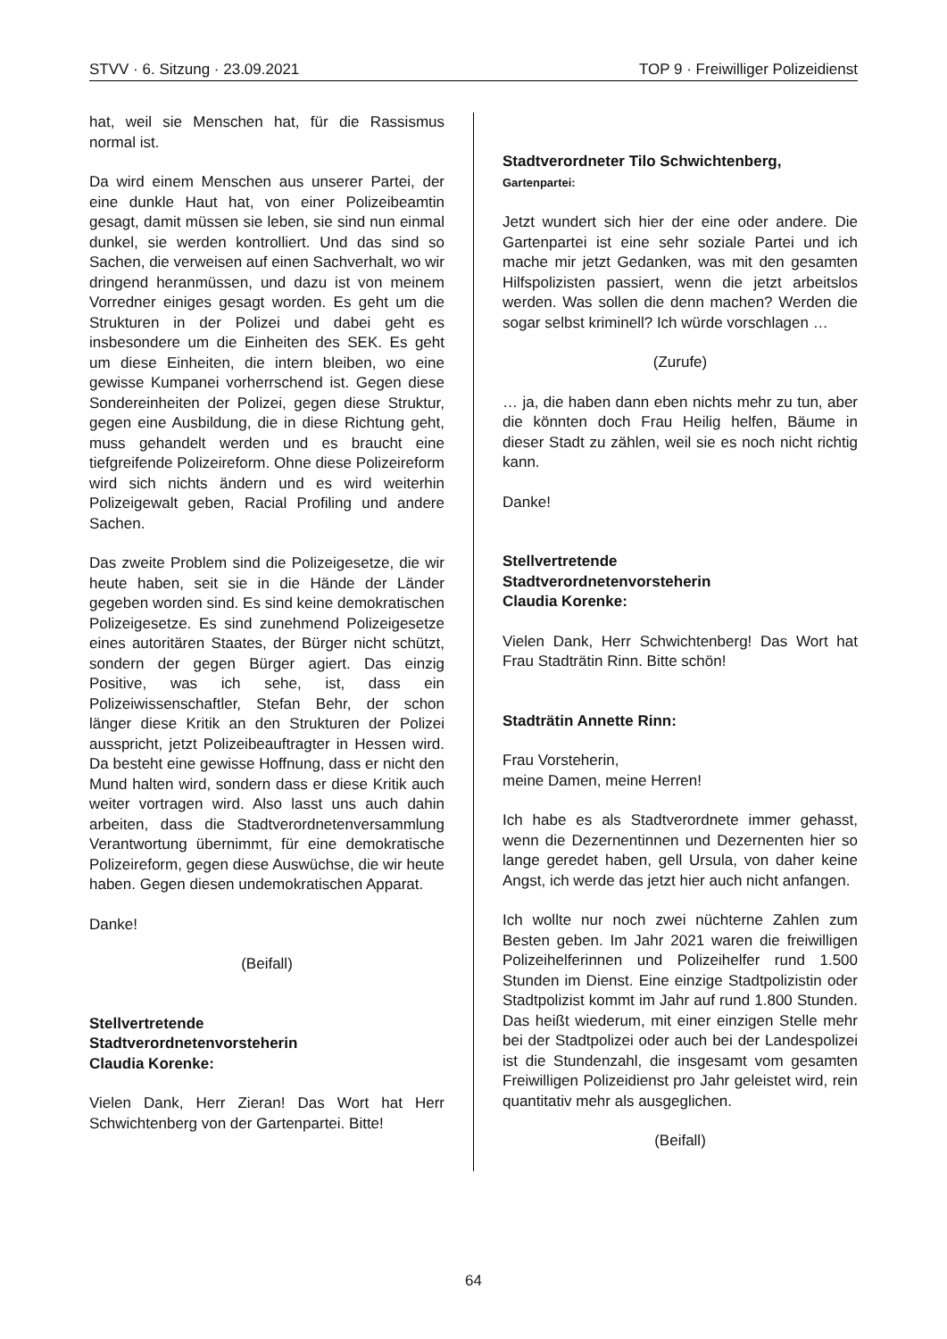STVV · 6. Sitzung · 23.09.2021 TOP 9 · Freiwilliger Polizeidienst
hat, weil sie Menschen hat, für die Rassismus normal ist.
Da wird einem Menschen aus unserer Partei, der eine dunkle Haut hat, von einer Polizeibeamtin gesagt, damit müssen sie leben, sie sind nun einmal dunkel, sie werden kontrolliert. Und das sind so Sachen, die verweisen auf einen Sachverhalt, wo wir dringend heranmüssen, und dazu ist von meinem Vorredner einiges gesagt worden. Es geht um die Strukturen in der Polizei und dabei geht es insbesondere um die Einheiten des SEK. Es geht um diese Einheiten, die intern bleiben, wo eine gewisse Kumpanei vorherrschend ist. Gegen diese Sondereinheiten der Polizei, gegen diese Struktur, gegen eine Ausbildung, die in diese Richtung geht, muss gehandelt werden und es braucht eine tiefgreifende Polizeireform. Ohne diese Polizeireform wird sich nichts ändern und es wird weiterhin Polizeigewalt geben, Racial Profiling und andere Sachen.
Das zweite Problem sind die Polizeigesetze, die wir heute haben, seit sie in die Hände der Länder gegeben worden sind. Es sind keine demokratischen Polizeigesetze. Es sind zunehmend Polizeigesetze eines autoritären Staates, der Bürger nicht schützt, sondern der gegen Bürger agiert. Das einzig Positive, was ich sehe, ist, dass ein Polizeiwissenschaftler, Stefan Behr, der schon länger diese Kritik an den Strukturen der Polizei ausspricht, jetzt Polizeibeauftragter in Hessen wird. Da besteht eine gewisse Hoffnung, dass er nicht den Mund halten wird, sondern dass er diese Kritik auch weiter vortragen wird. Also lasst uns auch dahin arbeiten, dass die Stadtverordnetenversammlung Verantwortung übernimmt, für eine demokratische Polizeireform, gegen diese Auswüchse, die wir heute haben. Gegen diesen undemokratischen Apparat.
Danke!
(Beifall)
Stellvertretende
Stadtverordnetenvorsteherin
Claudia Korenke:
Vielen Dank, Herr Zieran! Das Wort hat Herr Schwichtenberg von der Gartenpartei. Bitte!
Stadtverordneter Tilo Schwichtenberg,
Gartenpartei:
Jetzt wundert sich hier der eine oder andere. Die Gartenpartei ist eine sehr soziale Partei und ich mache mir jetzt Gedanken, was mit den gesamten Hilfspolizisten passiert, wenn die jetzt arbeitslos werden. Was sollen die denn machen? Werden die sogar selbst kriminell? Ich würde vorschlagen …
(Zurufe)
… ja, die haben dann eben nichts mehr zu tun, aber die könnten doch Frau Heilig helfen, Bäume in dieser Stadt zu zählen, weil sie es noch nicht richtig kann.
Danke!
Stellvertretende
Stadtverordnetenvorsteherin
Claudia Korenke:
Vielen Dank, Herr Schwichtenberg! Das Wort hat Frau Stadträtin Rinn. Bitte schön!
Stadträtin Annette Rinn:
Frau Vorsteherin,
meine Damen, meine Herren!
Ich habe es als Stadtverordnete immer gehasst, wenn die Dezernentinnen und Dezernenten hier so lange geredet haben, gell Ursula, von daher keine Angst, ich werde das jetzt hier auch nicht anfangen.
Ich wollte nur noch zwei nüchterne Zahlen zum Besten geben. Im Jahr 2021 waren die freiwilligen Polizeihelferinnen und Polizeihelfer rund 1.500 Stunden im Dienst. Eine einzige Stadtpolizistin oder Stadtpolizist kommt im Jahr auf rund 1.800 Stunden. Das heißt wiederum, mit einer einzigen Stelle mehr bei der Stadtpolizei oder auch bei der Landespolizei ist die Stundenzahl, die insgesamt vom gesamten Freiwilligen Polizeidienst pro Jahr geleistet wird, rein quantitativ mehr als ausgeglichen.
(Beifall)
64